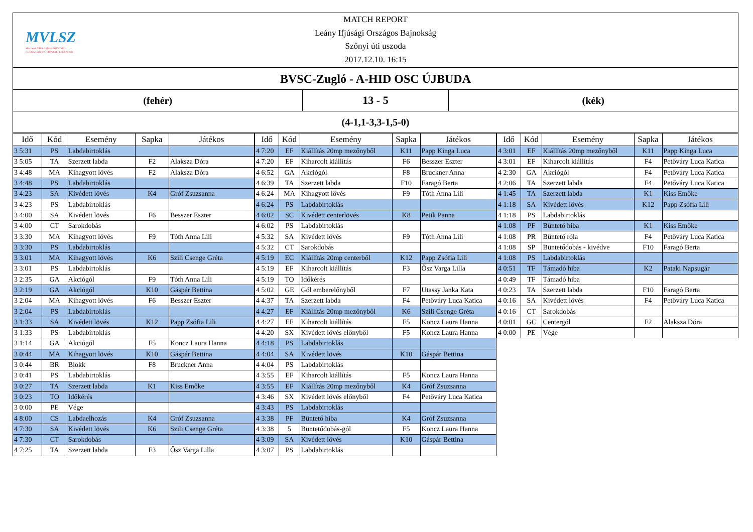MVLSZ
MAGYAR VÍZILABDA SZÖVETSÉG
HUNGARIAN WATER POLO FEDERATION
MATCH REPORT
Leány Ifjúsági Országos Bajnokság
Szőnyi úti uszoda
2017.12.10. 16:15
BVSC-Zugló - A-HID OSC ÚJBUDA
(fehér)
13 - 5
(kék)
(4-1,1-3,3-1,5-0)
| Idő | Kód | Esemény | Sapka | Játékos |
| --- | --- | --- | --- | --- |
| 3 5:31 | PS | Labdabirtoklás | | |
| 3 5:05 | TA | Szerzett labda | F2 | Alaksza Dóra |
| 3 4:48 | MA | Kihagyott lövés | F2 | Alaksza Dóra |
| 3 4:48 | PS | Labdabirtoklás | | |
| 3 4:23 | SA | Kivédett lövés | K4 | Gróf Zsuzsanna |
| 3 4:23 | PS | Labdabirtoklás | | |
| 3 4:00 | SA | Kivédett lövés | F6 | Besszer Eszter |
| 3 4:00 | CT | Sarokdobás | | |
| 3 3:30 | MA | Kihagyott lövés | F9 | Tóth Anna Lili |
| 3 3:30 | PS | Labdabirtoklás | | |
| 3 3:01 | MA | Kihagyott lövés | K6 | Szili Csenge Gréta |
| 3 3:01 | PS | Labdabirtoklás | | |
| 3 2:35 | GA | Akciógól | F9 | Tóth Anna Lili |
| 3 2:19 | GA | Akciógól | K10 | Gáspár Bettina |
| 3 2:04 | MA | Kihagyott lövés | F6 | Besszer Eszter |
| 3 2:04 | PS | Labdabirtoklás | | |
| 3 1:33 | SA | Kivédett lövés | K12 | Papp Zsófia Lili |
| 3 1:33 | PS | Labdabirtoklás | | |
| 3 1:14 | GA | Akciógól | F5 | Koncz Laura Hanna |
| 3 0:44 | MA | Kihagyott lövés | K10 | Gáspár Bettina |
| 3 0:44 | BR | Blokk | F8 | Bruckner Anna |
| 3 0:41 | PS | Labdabirtoklás | | |
| 3 0:27 | TA | Szerzett labda | K1 | Kiss Emőke |
| 3 0:23 | TO | Időkérés | | |
| 3 0:00 | PE | Vége | | |
| 4 8:00 | CS | Labdaelhozás | K4 | Gróf Zsuzsanna |
| 4 7:30 | SA | Kivédett lövés | K6 | Szili Csenge Gréta |
| 4 7:30 | CT | Sarokdobás | | |
| 4 7:25 | TA | Szerzett labda | F3 | Ősz Varga Lilla |
| Idő | Kód | Esemény | Sapka | Játékos |
| --- | --- | --- | --- | --- |
| 4 7:20 | EF | Kiállítás 20mp mezőnyből | K11 | Papp Kinga Luca |
| 4 7:20 | EF | Kiharcolt kiállítás | F6 | Besszer Eszter |
| 4 6:52 | GA | Akciógól | F8 | Bruckner Anna |
| 4 6:39 | TA | Szerzett labda | F10 | Faragó Berta |
| 4 6:24 | MA | Kihagyott lövés | F9 | Tóth Anna Lili |
| 4 6:24 | PS | Labdabirtoklás | | |
| 4 6:02 | SC | Kivédett centerlövés | K8 | Petik Panna |
| 4 6:02 | PS | Labdabirtoklás | | |
| 4 5:32 | SA | Kivédett lövés | F9 | Tóth Anna Lili |
| 4 5:32 | CT | Sarokdobás | | |
| 4 5:19 | EC | Kiállítás 20mp centerből | K12 | Papp Zsófia Lili |
| 4 5:19 | EF | Kiharcolt kiállítás | F3 | Ősz Varga Lilla |
| 4 5:19 | TO | Időkérés | | |
| 4 5:02 | GE | Gól emberelőnyből | F7 | Utassy Janka Kata |
| 4 4:37 | TA | Szerzett labda | F4 | Petőváry Luca Katica |
| 4 4:27 | EF | Kiállítás 20mp mezőnyből | K6 | Szili Csenge Gréta |
| 4 4:27 | EF | Kiharcolt kiállítás | F5 | Koncz Laura Hanna |
| 4 4:20 | SX | Kivédett lövés előnyből | F5 | Koncz Laura Hanna |
| 4 4:18 | PS | Labdabirtoklás | | |
| 4 4:04 | SA | Kivédett lövés | K10 | Gáspár Bettina |
| 4 4:04 | PS | Labdabirtoklás | | |
| 4 3:55 | EF | Kiharcolt kiállítás | F5 | Koncz Laura Hanna |
| 4 3:55 | EF | Kiállítás 20mp mezőnyből | K4 | Gróf Zsuzsanna |
| 4 3:46 | SX | Kivédett lövés előnyből | F4 | Petőváry Luca Katica |
| 4 3:43 | PS | Labdabirtoklás | | |
| 4 3:38 | PF | Büntető hiba | K4 | Gróf Zsuzsanna |
| 4 3:38 | 5 | Büntetődobás-gól | F5 | Koncz Laura Hanna |
| 4 3:09 | SA | Kivédett lövés | K10 | Gáspár Bettina |
| 4 3:07 | PS | Labdabirtoklás | | |
| Idő | Kód | Esemény | Sapka | Játékos |
| --- | --- | --- | --- | --- |
| 4 3:01 | EF | Kiállítás 20mp mezőnyből | K11 | Papp Kinga Luca |
| 4 3:01 | EF | Kiharcolt kiállítás | F4 | Petőváry Luca Katica |
| 4 2:30 | GA | Akciógól | F4 | Petőváry Luca Katica |
| 4 2:06 | TA | Szerzett labda | F4 | Petőváry Luca Katica |
| 4 1:45 | TA | Szerzett labda | K1 | Kiss Emőke |
| 4 1:18 | SA | Kivédett lövés | K12 | Papp Zsófia Lili |
| 4 1:18 | PS | Labdabirtoklás | | |
| 4 1:08 | PF | Büntető hiba | K1 | Kiss Emőke |
| 4 1:08 | PR | Büntető róla | F4 | Petőváry Luca Katica |
| 4 1:08 | SP | Büntetődobás - kivédve | F10 | Faragó Berta |
| 4 1:08 | PS | Labdabirtoklás | | |
| 4 0:51 | TF | Támadó hiba | K2 | Pataki Napsugár |
| 4 0:49 | TF | Támadó hiba | | |
| 4 0:23 | TA | Szerzett labda | F10 | Faragó Berta |
| 4 0:16 | SA | Kivédett lövés | F4 | Petőváry Luca Katica |
| 4 0:16 | CT | Sarokdobás | | |
| 4 0:01 | GC | Centergól | F2 | Alaksza Dóra |
| 4 0:00 | PE | Vége | | |